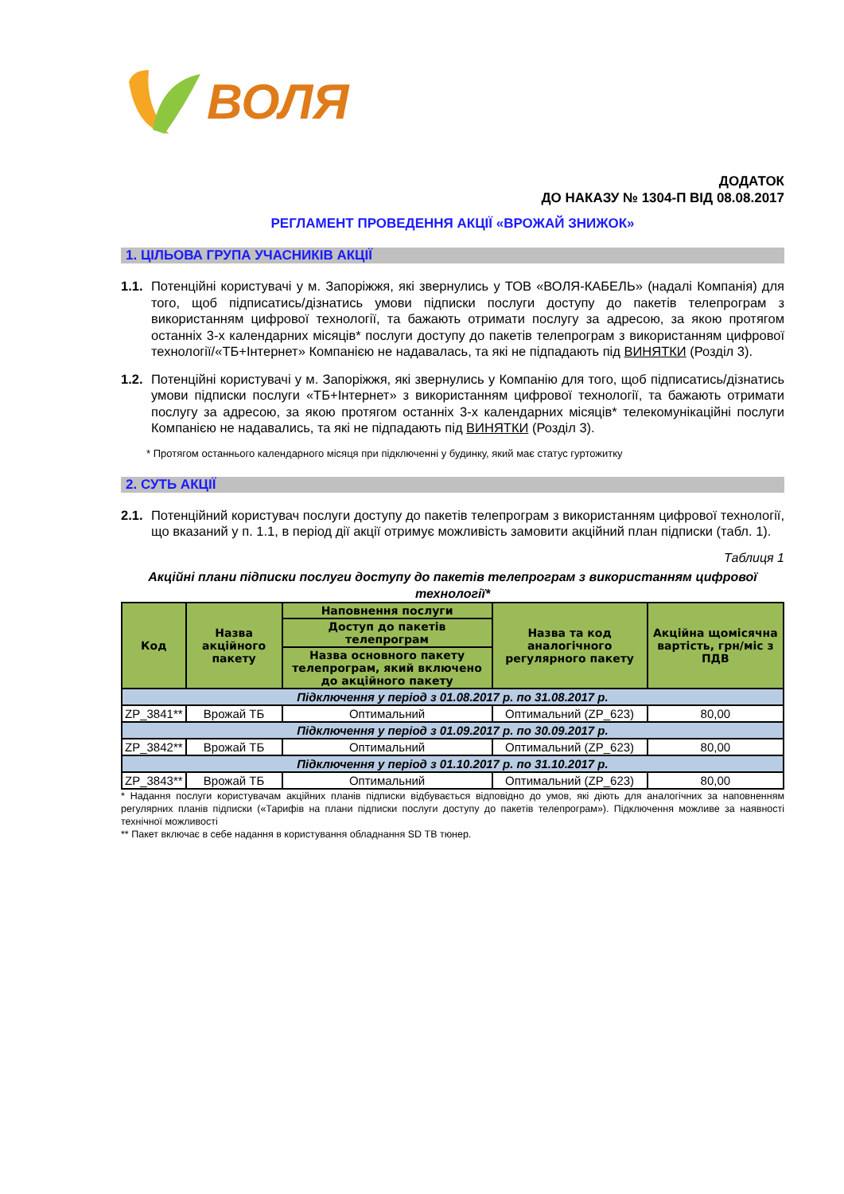ВОЛЯ
ДОДАТОК
ДО НАКАЗУ № 1304-П ВІД 08.08.2017
РЕГЛАМЕНТ ПРОВЕДЕННЯ АКЦІЇ «ВРОЖАЙ ЗНИЖОК»
1. ЦІЛЬОВА ГРУПА УЧАСНИКІВ АКЦІЇ
1.1. Потенційні користувачі у м. Запоріжжя, які звернулись у ТОВ «ВОЛЯ-КАБЕЛЬ» (надалі Компанія) для того, щоб підписатись/дізнатись умови підписки послуги доступу до пакетів телепрограм з використанням цифрової технології, та бажають отримати послугу за адресою, за якою протягом останніх 3-х календарних місяців* послуги доступу до пакетів телепрограм з використанням цифрової технології/«ТБ+Інтернет» Компанією не надавалась, та які не підпадають під ВИНЯТКИ (Розділ 3).
1.2. Потенційні користувачі у м. Запоріжжя, які звернулись у Компанію для того, щоб підписатись/дізнатись умови підписки послуги «ТБ+Інтернет» з використанням цифрової технології, та бажають отримати послугу за адресою, за якою протягом останніх 3-х календарних місяців* телекомунікаційні послуги Компанією не надавались, та які не підпадають під ВИНЯТКИ (Розділ 3).
* Протягом останнього календарного місяця при підключенні у будинку, який має статус гуртожитку
2. СУТЬ АКЦІЇ
2.1. Потенційний користувач послуги доступу до пакетів телепрограм з використанням цифрової технології, що вказаний у п. 1.1, в період дії акції отримує можливість замовити акційний план підписки (табл. 1).
Таблиця 1
Акційні плани підписки послуги доступу до пакетів телепрограм з використанням цифрової технології*
| Код | Назва акційного пакету | Наповнення послуги | Назва та код аналогічного регулярного пакету | Акційна щомісячна вартість, грн/міс з ПДВ |
| --- | --- | --- | --- | --- |
| | | Доступ до пакетів телепрограм | | |
| | | Назва основного пакету телепрограм, який включено до акційного пакету | | |
| Підключення у період з 01.08.2017 р. по 31.08.2017 р. | | | | |
| ZP_3841** | Врожай ТБ | Оптимальний | Оптимальний (ZP_623) | 80,00 |
| Підключення у період з 01.09.2017 р. по 30.09.2017 р. | | | | |
| ZP_3842** | Врожай ТБ | Оптимальний | Оптимальний (ZP_623) | 80,00 |
| Підключення у період з 01.10.2017 р. по 31.10.2017 р. | | | | |
| ZP_3843** | Врожай ТБ | Оптимальний | Оптимальний (ZP_623) | 80,00 |
* Надання послуги користувачам акційних планів підписки відбувається відповідно до умов, які діють для аналогічних за наповненням регулярних планів підписки («Тарифів на плани підписки послуги доступу до пакетів телепрограм»). Підключення можливе за наявності технічної можливості
** Пакет включає в себе надання в користування обладнання SD ТВ тюнер.